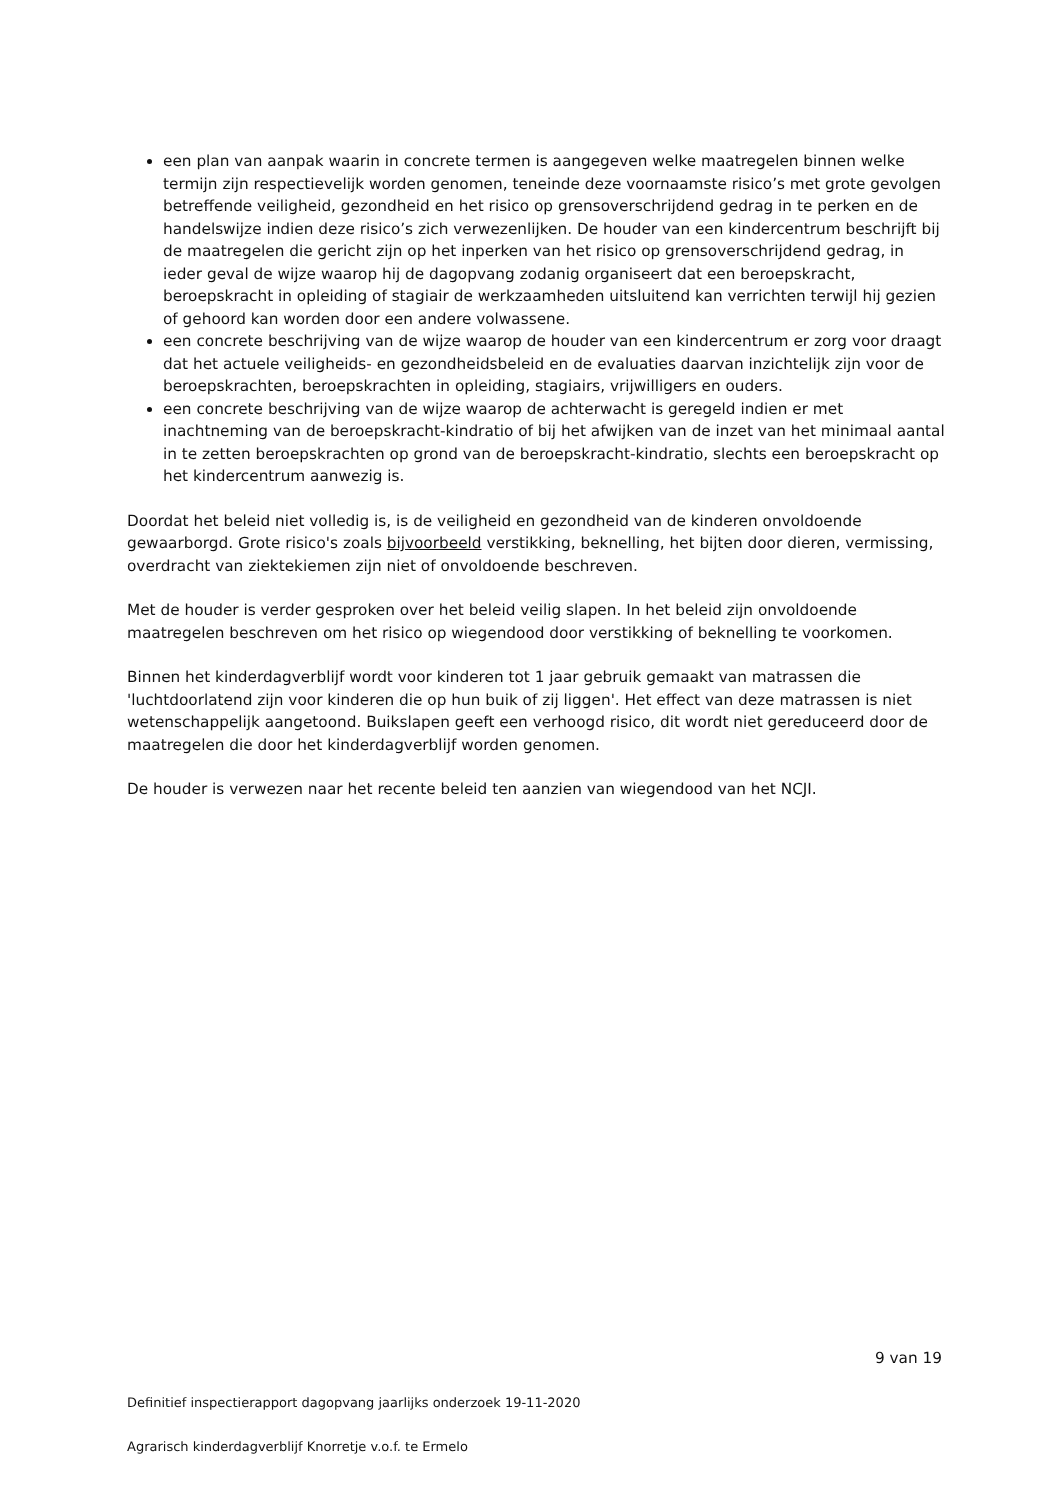een plan van aanpak waarin in concrete termen is aangegeven welke maatregelen binnen welke termijn zijn respectievelijk worden genomen, teneinde deze voornaamste risico’s met grote gevolgen betreffende veiligheid, gezondheid en het risico op grensoverschrijdend gedrag in te perken en de handelswijze indien deze risico’s zich verwezenlijken. De houder van een kindercentrum beschrijft bij de maatregelen die gericht zijn op het inperken van het risico op grensoverschrijdend gedrag, in ieder geval de wijze waarop hij de dagopvang zodanig organiseert dat een beroepskracht, beroepskracht in opleiding of stagiair de werkzaamheden uitsluitend kan verrichten terwijl hij gezien of gehoord kan worden door een andere volwassene.
een concrete beschrijving van de wijze waarop de houder van een kindercentrum er zorg voor draagt dat het actuele veiligheids- en gezondheidsbeleid en de evaluaties daarvan inzichtelijk zijn voor de beroepskrachten, beroepskrachten in opleiding, stagiairs, vrijwilligers en ouders.
een concrete beschrijving van de wijze waarop de achterwacht is geregeld indien er met inachtneming van de beroepskracht-kindratio of bij het afwijken van de inzet van het minimaal aantal in te zetten beroepskrachten op grond van de beroepskracht-kindratio, slechts een beroepskracht op het kindercentrum aanwezig is.
Doordat het beleid niet volledig is, is de veiligheid en gezondheid van de kinderen onvoldoende gewaarborgd. Grote risico's zoals bijvoorbeeld verstikking, beknelling, het bijten door dieren, vermissing, overdracht van ziektekiemen zijn niet of onvoldoende beschreven.
Met de houder is verder gesproken over het beleid veilig slapen. In het beleid zijn onvoldoende maatregelen beschreven om het risico op wiegendood door verstikking of beknelling te voorkomen.
Binnen het kinderdagverblijf wordt voor kinderen tot 1 jaar gebruik gemaakt van matrassen die 'luchtdoorlatend zijn voor kinderen die op hun buik of zij liggen'. Het effect van deze matrassen is niet wetenschappelijk aangetoond. Buikslapen geeft een verhoogd risico, dit wordt niet gereduceerd door de maatregelen die door het kinderdagverblijf worden genomen.
De houder is verwezen naar het recente beleid ten aanzien van wiegendood van het NCJI.
9 van 19
Definitief inspectierapport dagopvang jaarlijks onderzoek 19-11-2020
Agrarisch kinderdagverblijf Knorretje v.o.f. te Ermelo